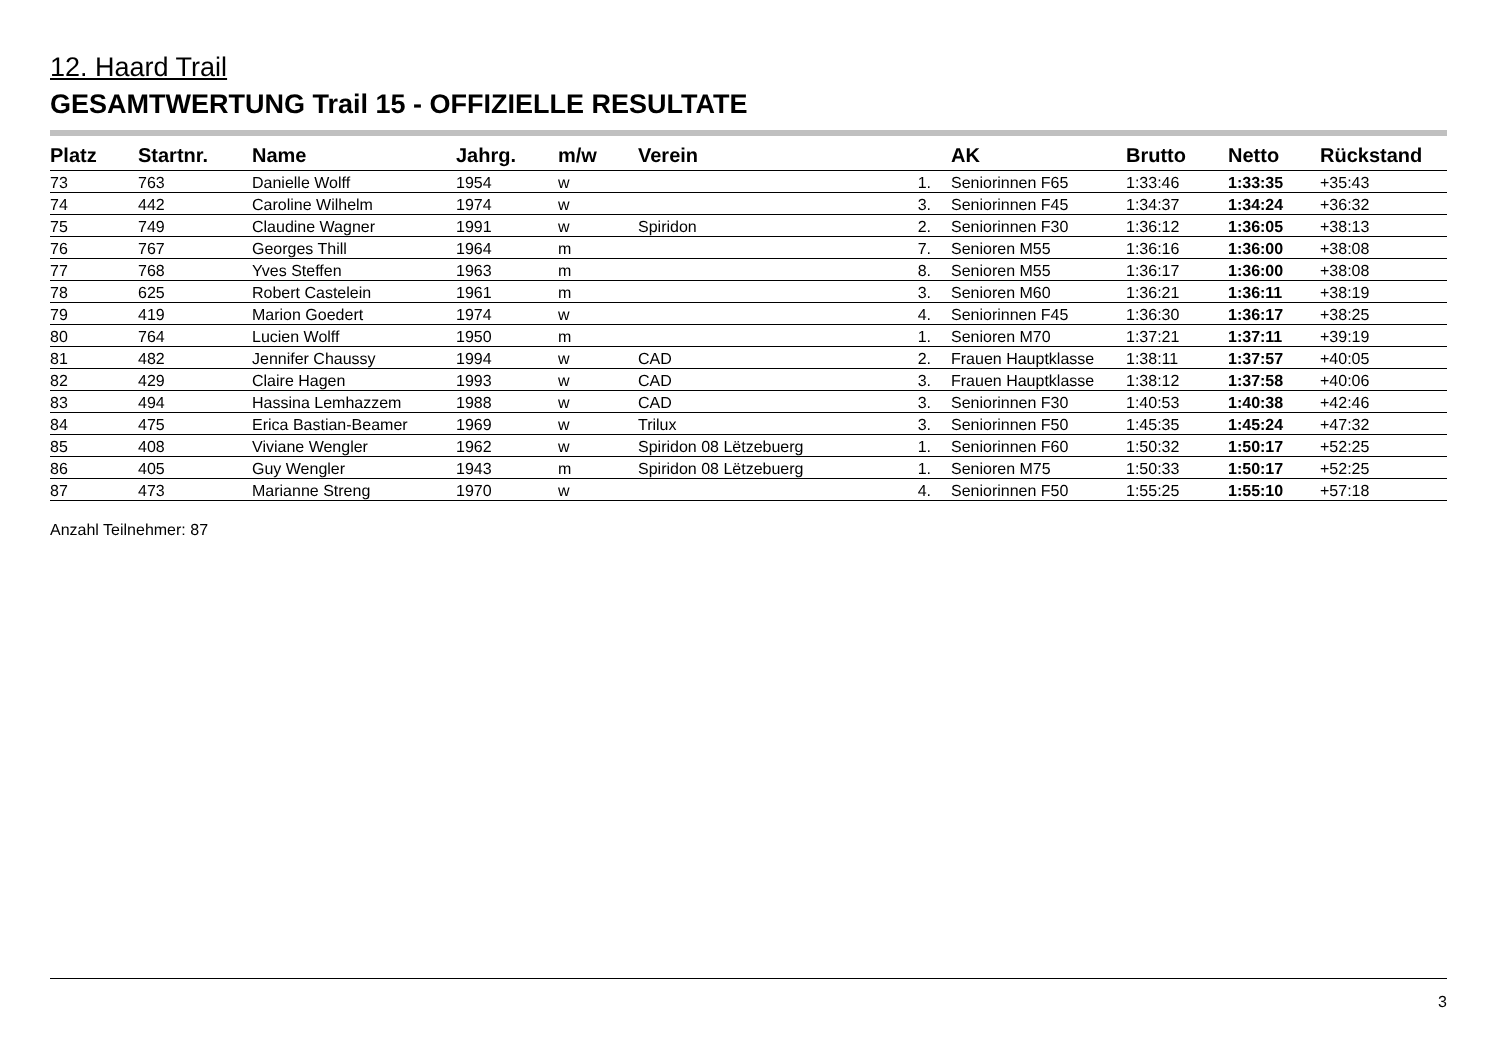12. Haard Trail
GESAMTWERTUNG Trail 15 - OFFIZIELLE RESULTATE
| Platz | Startnr. | Name | Jahrg. | m/w | Verein | | AK | Brutto | Netto | Rückstand |
| --- | --- | --- | --- | --- | --- | --- | --- | --- | --- | --- |
| 73 | 763 | Danielle Wolff | 1954 | w | | 1. | Seniorinnen F65 | 1:33:46 | 1:33:35 | +35:43 |
| 74 | 442 | Caroline Wilhelm | 1974 | w | | 3. | Seniorinnen F45 | 1:34:37 | 1:34:24 | +36:32 |
| 75 | 749 | Claudine Wagner | 1991 | w | Spiridon | 2. | Seniorinnen F30 | 1:36:12 | 1:36:05 | +38:13 |
| 76 | 767 | Georges Thill | 1964 | m | | 7. | Senioren M55 | 1:36:16 | 1:36:00 | +38:08 |
| 77 | 768 | Yves Steffen | 1963 | m | | 8. | Senioren M55 | 1:36:17 | 1:36:00 | +38:08 |
| 78 | 625 | Robert Castelein | 1961 | m | | 3. | Senioren M60 | 1:36:21 | 1:36:11 | +38:19 |
| 79 | 419 | Marion Goedert | 1974 | w | | 4. | Seniorinnen F45 | 1:36:30 | 1:36:17 | +38:25 |
| 80 | 764 | Lucien Wolff | 1950 | m | | 1. | Senioren M70 | 1:37:21 | 1:37:11 | +39:19 |
| 81 | 482 | Jennifer Chaussy | 1994 | w | CAD | 2. | Frauen Hauptklasse | 1:38:11 | 1:37:57 | +40:05 |
| 82 | 429 | Claire Hagen | 1993 | w | CAD | 3. | Frauen Hauptklasse | 1:38:12 | 1:37:58 | +40:06 |
| 83 | 494 | Hassina Lemhazzem | 1988 | w | CAD | 3. | Seniorinnen F30 | 1:40:53 | 1:40:38 | +42:46 |
| 84 | 475 | Erica Bastian-Beamer | 1969 | w | Trilux | 3. | Seniorinnen F50 | 1:45:35 | 1:45:24 | +47:32 |
| 85 | 408 | Viviane Wengler | 1962 | w | Spiridon 08 Lëtzebuerg | 1. | Seniorinnen F60 | 1:50:32 | 1:50:17 | +52:25 |
| 86 | 405 | Guy Wengler | 1943 | m | Spiridon 08 Lëtzebuerg | 1. | Senioren M75 | 1:50:33 | 1:50:17 | +52:25 |
| 87 | 473 | Marianne Streng | 1970 | w | | 4. | Seniorinnen F50 | 1:55:25 | 1:55:10 | +57:18 |
Anzahl Teilnehmer: 87
3